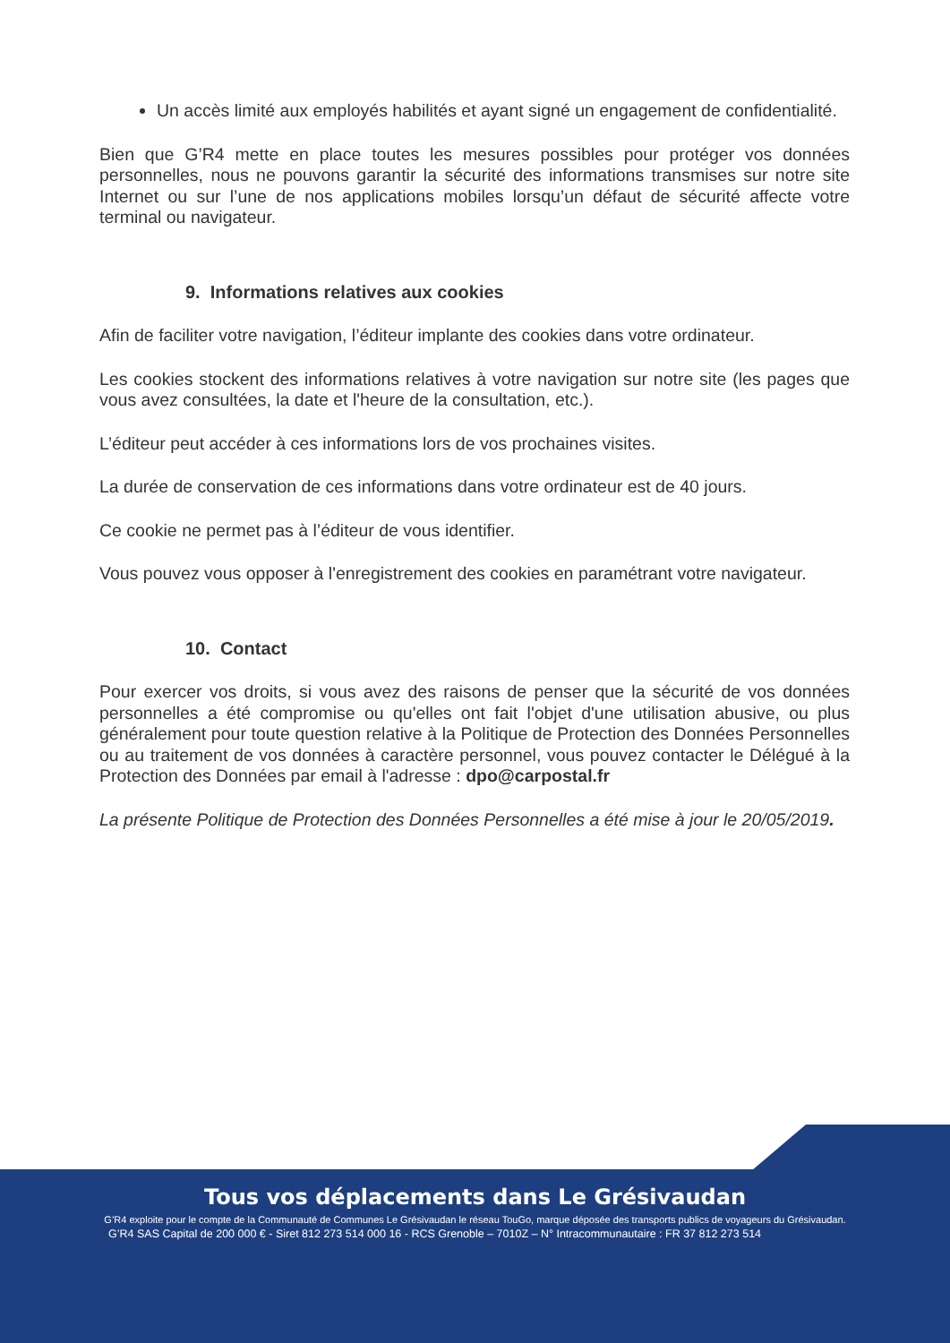Un accès limité aux employés habilités et ayant signé un engagement de confidentialité.
Bien que G’R4 mette en place toutes les mesures possibles pour protéger vos données personnelles, nous ne pouvons garantir la sécurité des informations transmises sur notre site Internet ou sur l’une de nos applications mobiles lorsqu’un défaut de sécurité affecte votre terminal ou navigateur.
9. Informations relatives aux cookies
Afin de faciliter votre navigation, l’éditeur implante des cookies dans votre ordinateur.
Les cookies stockent des informations relatives à votre navigation sur notre site (les pages que vous avez consultées, la date et l'heure de la consultation, etc.).
L’éditeur peut accéder à ces informations lors de vos prochaines visites.
La durée de conservation de ces informations dans votre ordinateur est de 40 jours.
Ce cookie ne permet pas à l’éditeur de vous identifier.
Vous pouvez vous opposer à l'enregistrement des cookies en paramétrant votre navigateur.
10. Contact
Pour exercer vos droits, si vous avez des raisons de penser que la sécurité de vos données personnelles a été compromise ou qu'elles ont fait l'objet d'une utilisation abusive, ou plus généralement pour toute question relative à la Politique de Protection des Données Personnelles ou au traitement de vos données à caractère personnel, vous pouvez contacter le Délégué à la Protection des Données par email à l'adresse : dpo@carpostal.fr
La présente Politique de Protection des Données Personnelles a été mise à jour le 20/05/2019.
Tous vos déplacements dans Le Grésivaudan
G’R4 exploite pour le compte de la Communauté de Communes Le Grésivaudan le réseau TouGo, marque déposée des transports publics de voyageurs du Grésivaudan.
G’R4 SAS Capital de 200 000 € - Siret 812 273 514 000 16 - RCS Grenoble – 7010Z – N° Intracommunautaire : FR 37 812 273 514